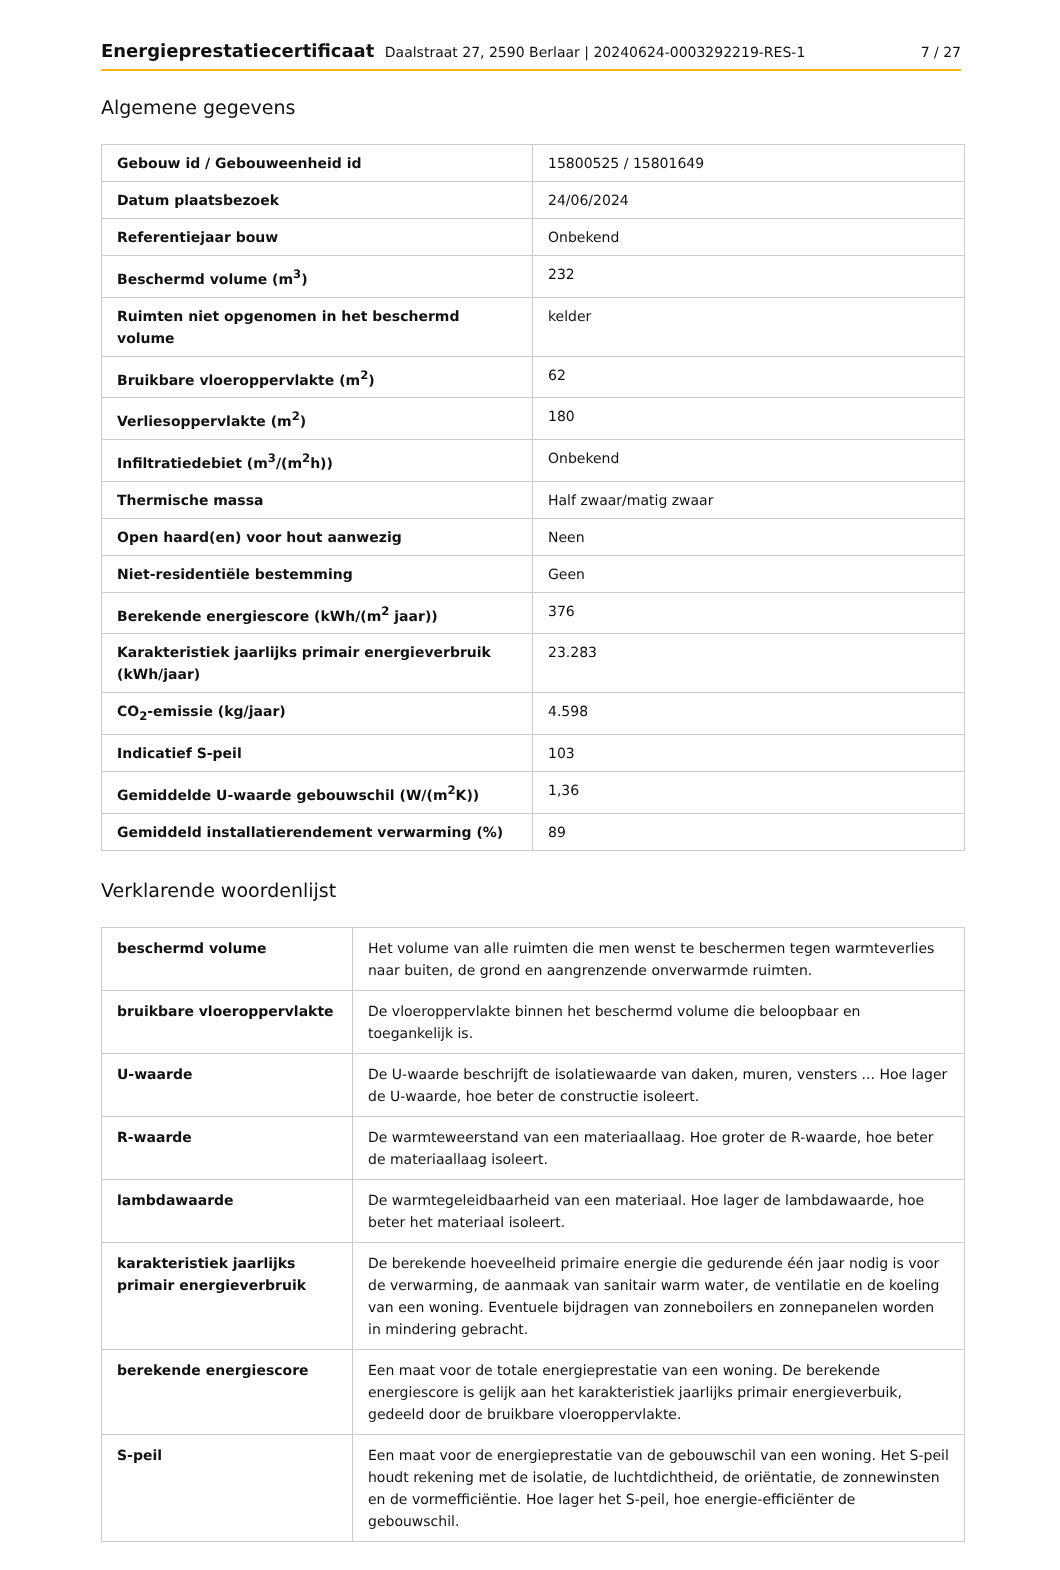Energieprestatiecertificaat Daalstraat 27, 2590 Berlaar | 20240624-0003292219-RES-1
7 / 27
Algemene gegevens
| Gebouw id / Gebouweenheid id | 15800525 / 15801649 |
| Datum plaatsbezoek | 24/06/2024 |
| Referentiejaar bouw | Onbekend |
| Beschermd volume (m<sup>3</sup>) | 232 |
| Ruimten niet opgenomen in het beschermd volume | kelder |
| Bruikbare vloeroppervlakte (m<sup>2</sup>) | 62 |
| Verliesoppervlakte (m<sup>2</sup>) | 180 |
| Infiltratiedebiet (m<sup>3</sup>/(m<sup>2</sup>h)) | Onbekend |
| Thermische massa | Half zwaar/matig zwaar |
| Open haard(en) voor hout aanwezig | Neen |
| Niet-residentiële bestemming | Geen |
| Berekende energiescore (kWh/(m<sup>2</sup> jaar)) | 376 |
| Karakteristiek jaarlijks primair energieverbruik (kWh/jaar) | 23.283 |
| CO<sub>2</sub>-emissie (kg/jaar) | 4.598 |
| Indicatief S-peil | 103 |
| Gemiddelde U-waarde gebouwschil (W/(m<sup>2</sup>K)) | 1,36 |
| Gemiddeld installatierendement verwarming (%) | 89 |
Verklarende woordenlijst
| beschermd volume | Het volume van alle ruimten die men wenst te beschermen tegen warmteverlies naar buiten, de grond en aangrenzende onverwarmde ruimten. |
| bruikbare vloeroppervlakte | De vloeroppervlakte binnen het beschermd volume die beloopbaar en toegankelijk is. |
| U-waarde | De U-waarde beschrijft de isolatiewaarde van daken, muren, vensters ... Hoe lager de U-waarde, hoe beter de constructie isoleert. |
| R-waarde | De warmteweerstand van een materiaallaag. Hoe groter de R-waarde, hoe beter de materiaallaag isoleert. |
| lambdawaarde | De warmtegeleidbaarheid van een materiaal. Hoe lager de lambdawaarde, hoe beter het materiaal isoleert. |
| karakteristiek jaarlijks primair energieverbruik | De berekende hoeveelheid primaire energie die gedurende één jaar nodig is voor de verwarming, de aanmaak van sanitair warm water, de ventilatie en de koeling van een woning. Eventuele bijdragen van zonneboilers en zonnepanelen worden in mindering gebracht. |
| berekende energiescore | Een maat voor de totale energieprestatie van een woning. De berekende energiescore is gelijk aan het karakteristiek jaarlijks primair energieverbuik, gedeeld door de bruikbare vloeroppervlakte. |
| S-peil | Een maat voor de energieprestatie van de gebouwschil van een woning. Het S-peil houdt rekening met de isolatie, de luchtdichtheid, de oriëntatie, de zonnewinsten en de vormefficiëntie. Hoe lager het S-peil, hoe energie-efficiënter de gebouwschil. |